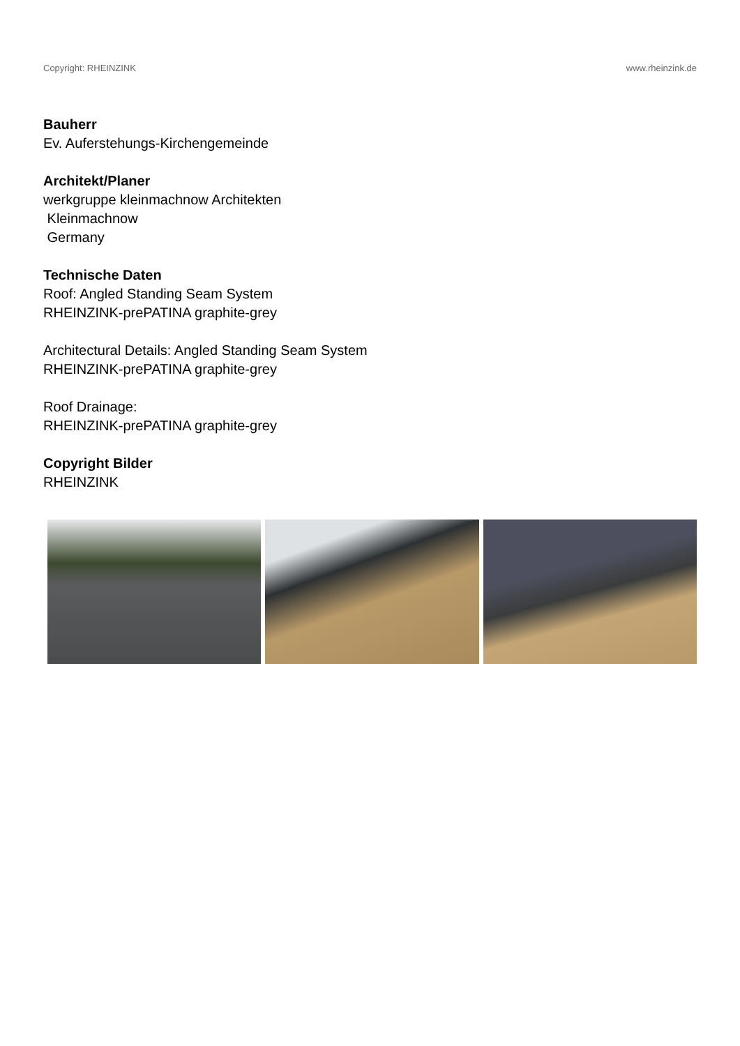Copyright: RHEINZINK www.rheinzink.de
Bauherr
Ev. Auferstehungs-Kirchengemeinde
Architekt/Planer
werkgruppe kleinmachnow Architekten
Kleinmachnow
Germany
Technische Daten
Roof: Angled Standing Seam System
RHEINZINK-prePATINA graphite-grey
Architectural Details: Angled Standing Seam System
RHEINZINK-prePATINA graphite-grey
Roof Drainage:
RHEINZINK-prePATINA graphite-grey
Copyright Bilder
RHEINZINK